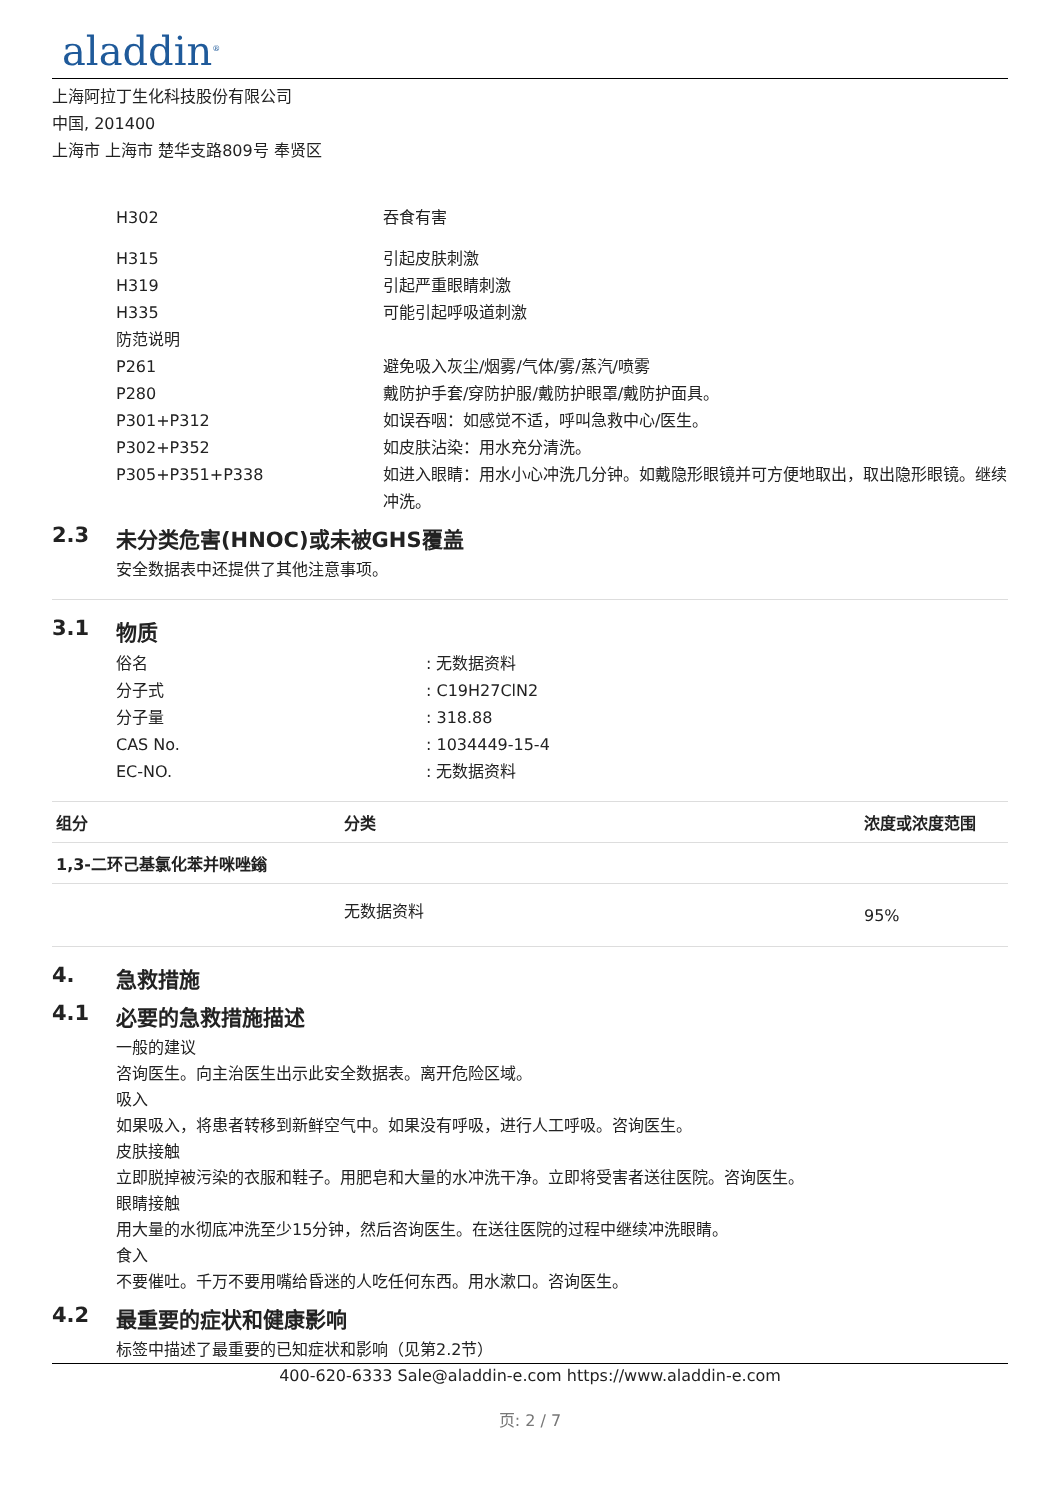aladdin<sup>®</sup>
上海阿拉丁生化科技股份有限公司
中国, 201400
上海市 上海市 楚华支路809号 奉贤区
H302 吞食有害
H315 引起皮肤刺激
H319 引起严重眼睛刺激
H335 可能引起呼吸道刺激
防范说明
P261 避免吸入灰尘/烟雾/气体/雾/蒸汽/喷雾
P280 戴防护手套/穿防护服/戴防护眼罩/戴防护面具。
P301+P312 如误吞咽：如感觉不适，呼叫急救中心/医生。
P302+P352 如皮肤沾染：用水充分清洗。
P305+P351+P338 如进入眼睛：用水小心冲洗几分钟。如戴隐形眼镜并可方便地取出，取出隐形眼镜。继续冲洗。
2.3 未分类危害(HNOC)或未被GHS覆盖
安全数据表中还提供了其他注意事项。
3.1 物质
俗名 : 无数据资料
分子式 : C19H27ClN2
分子量 : 318.88
CAS No. : 1034449-15-4
EC-NO. : 无数据资料
| 组分 | 分类 | 浓度或浓度范围 |
| --- | --- | --- |
| 1,3-二环己基氯化苯并咪唑鎓 | | |
| | 无数据资料 | 95% |
4. 急救措施
4.1 必要的急救措施描述
一般的建议
咨询医生。向主治医生出示此安全数据表。离开危险区域。
吸入
如果吸入，将患者转移到新鲜空气中。如果没有呼吸，进行人工呼吸。咨询医生。
皮肤接触
立即脱掉被污染的衣服和鞋子。用肥皂和大量的水冲洗干净。立即将受害者送往医院。咨询医生。
眼睛接触
用大量的水彻底冲洗至少15分钟，然后咨询医生。在送往医院的过程中继续冲洗眼睛。
食入
不要催吐。千万不要用嘴给昏迷的人吃任何东西。用水漱口。咨询医生。
4.2 最重要的症状和健康影响
标签中描述了最重要的已知症状和影响（见第2.2节）
400-620-6333 Sale@aladdin-e.com https://www.aladdin-e.com
页: 2 / 7